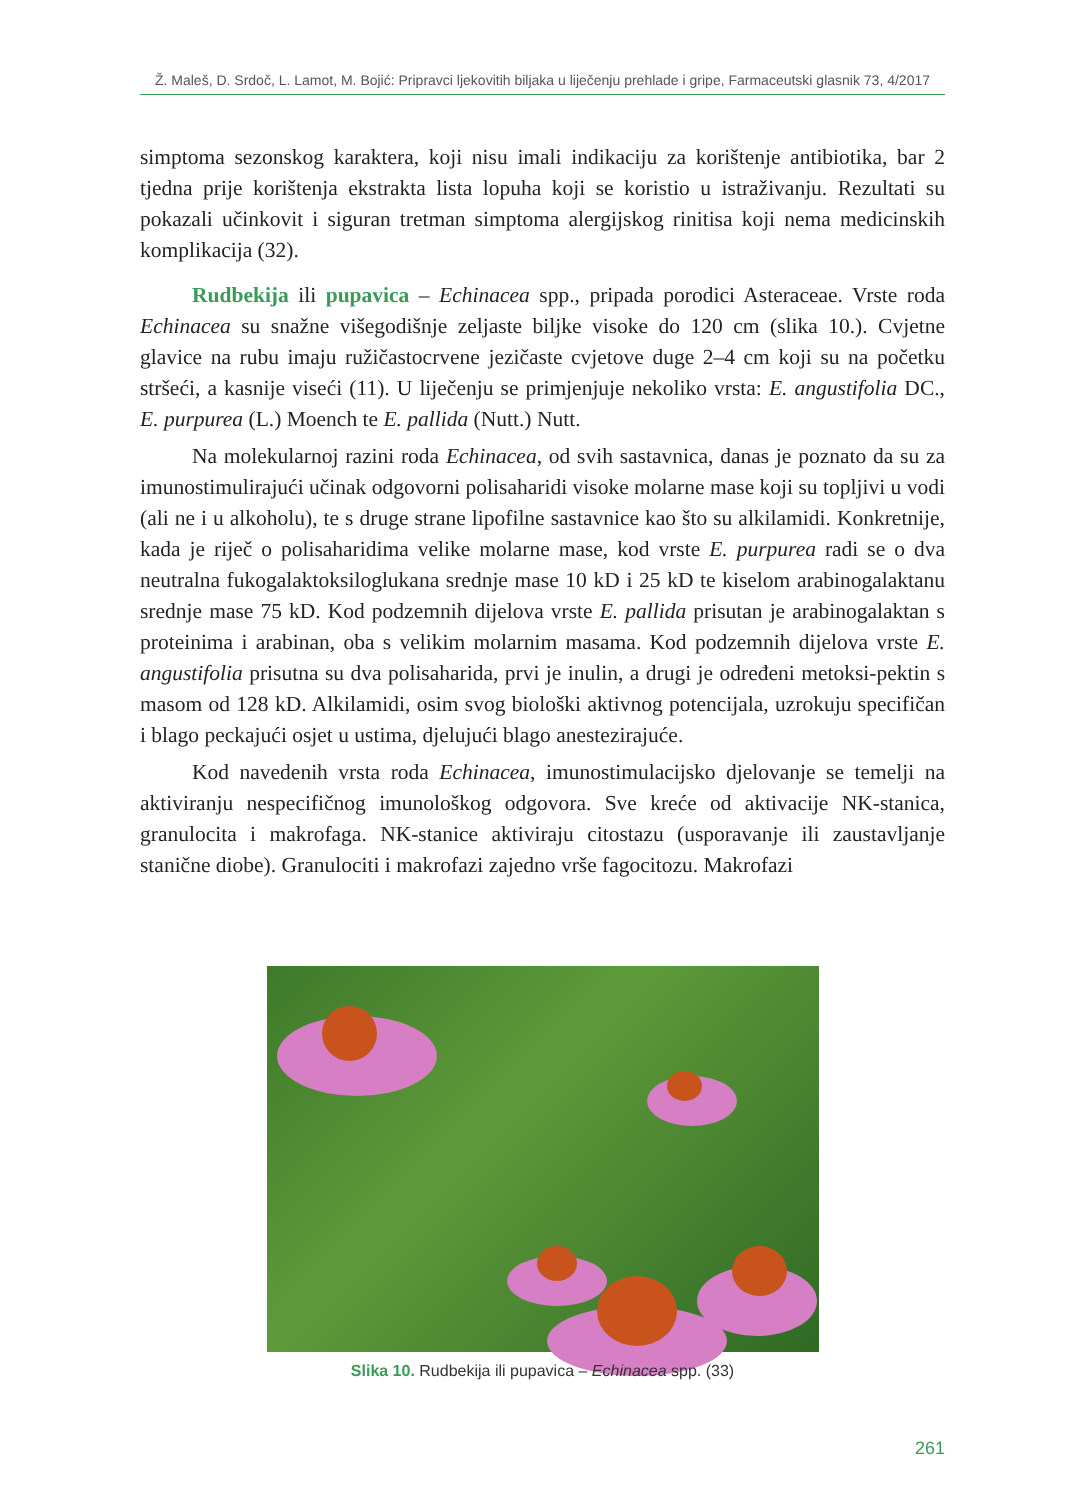Ž. Maleš, D. Srdoč, L. Lamot, M. Bojić: Pripravci ljekovitih biljaka u liječenju prehlade i gripe, Farmaceutski glasnik 73, 4/2017
simptoma sezonskog karaktera, koji nisu imali indikaciju za korištenje antibiotika, bar 2 tjedna prije korištenja ekstrakta lista lopuha koji se koristio u istraživanju. Rezultati su pokazali učinkovit i siguran tretman simptoma alergijskog rinitisa koji nema medicinskih komplikacija (32).
Rudbekija ili pupavica – Echinacea spp., pripada porodici Asteraceae. Vrste roda Echinacea su snažne višegodišnje zeljaste biljke visoke do 120 cm (slika 10.). Cvjetne glavice na rubu imaju ružičastocrvene jezičaste cvjetove duge 2–4 cm koji su na početku stršeći, a kasnije viseći (11). U liječenju se primjenjuje nekoliko vrsta: E. angustifolia DC., E. purpurea (L.) Moench te E. pallida (Nutt.) Nutt.
Na molekularnoj razini roda Echinacea, od svih sastavnica, danas je poznato da su za imunostimulirajući učinak odgovorni polisaharidi visoke molarne mase koji su topljivi u vodi (ali ne i u alkoholu), te s druge strane lipofilne sastavnice kao što su alkilamidi. Konkretnije, kada je riječ o polisaharidima velike molarne mase, kod vrste E. purpurea radi se o dva neutralna fukogalaktoksiloglukana srednje mase 10 kD i 25 kD te kiselom arabinogalaktanu srednje mase 75 kD. Kod podzemnih dijelova vrste E. pallida prisutan je arabinogalaktan s proteinima i arabinan, oba s velikim molarnim masama. Kod podzemnih dijelova vrste E. angustifolia prisutna su dva polisaharida, prvi je inulin, a drugi je određeni metoksi-pektin s masom od 128 kD. Alkilamidi, osim svog biološki aktivnog potencijala, uzrokuju specifičan i blago peckajući osjet u ustima, djelujući blago anestezirajuće.
Kod navedenih vrsta roda Echinacea, imunostimulacijsko djelovanje se temelji na aktiviranju nespecifičnog imunološkog odgovora. Sve kreće od aktivacije NK-stanica, granulocita i makrofaga. NK-stanice aktiviraju citostazu (usporavanje ili zaustavljanje stanične diobe). Granulociti i makrofazi zajedno vrše fagocitozu. Makrofazi
Slika 10. Rudbekija ili pupavica – Echinacea spp. (33)
261